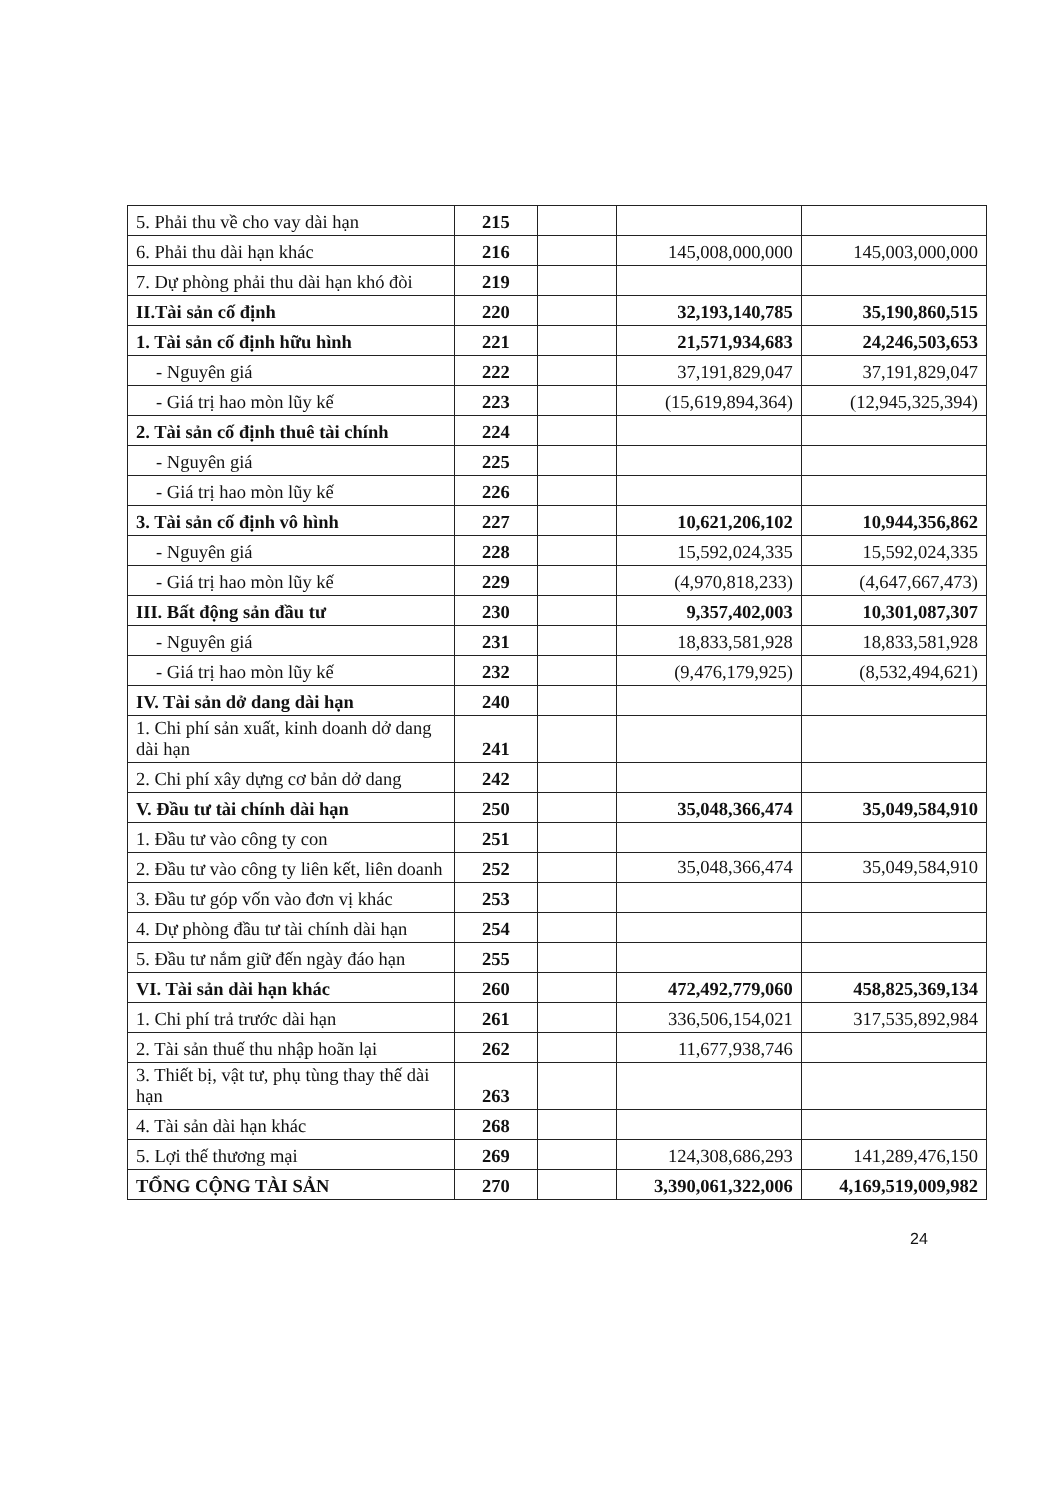| 5. Phải thu về cho vay dài hạn | 215 | | | |
| 6. Phải thu dài hạn khác | 216 | | 145,008,000,000 | 145,003,000,000 |
| 7. Dự phòng phải thu dài hạn khó đòi | 219 | | | |
| II.Tài sản cố định | 220 | | 32,193,140,785 | 35,190,860,515 |
| 1. Tài sản cố định hữu hình | 221 | | 21,571,934,683 | 24,246,503,653 |
| - Nguyên giá | 222 | | 37,191,829,047 | 37,191,829,047 |
| - Giá trị hao mòn lũy kế | 223 | | (15,619,894,364) | (12,945,325,394) |
| 2. Tài sản cố định thuê tài chính | 224 | | | |
| - Nguyên giá | 225 | | | |
| - Giá trị hao mòn lũy kế | 226 | | | |
| 3. Tài sản cố định vô hình | 227 | | 10,621,206,102 | 10,944,356,862 |
| - Nguyên giá | 228 | | 15,592,024,335 | 15,592,024,335 |
| - Giá trị hao mòn lũy kế | 229 | | (4,970,818,233) | (4,647,667,473) |
| III. Bất động sản đầu tư | 230 | | 9,357,402,003 | 10,301,087,307 |
| - Nguyên giá | 231 | | 18,833,581,928 | 18,833,581,928 |
| - Giá trị hao mòn lũy kế | 232 | | (9,476,179,925) | (8,532,494,621) |
| IV. Tài sản dở dang dài hạn | 240 | | | |
| 1. Chi phí sản xuất, kinh doanh dở dang dài hạn | 241 | | | |
| 2. Chi phí xây dựng cơ bản dở dang | 242 | | | |
| V. Đầu tư tài chính dài hạn | 250 | | 35,048,366,474 | 35,049,584,910 |
| 1. Đầu tư vào công ty con | 251 | | | |
| 2. Đầu tư vào công ty liên kết, liên doanh | 252 | | 35,048,366,474 | 35,049,584,910 |
| 3. Đầu tư góp vốn vào đơn vị khác | 253 | | | |
| 4. Dự phòng đầu tư tài chính dài hạn | 254 | | | |
| 5. Đầu tư nắm giữ đến ngày đáo hạn | 255 | | | |
| VI. Tài sản dài hạn khác | 260 | | 472,492,779,060 | 458,825,369,134 |
| 1. Chi phí trả trước dài hạn | 261 | | 336,506,154,021 | 317,535,892,984 |
| 2. Tài sản thuế thu nhập hoãn lại | 262 | | 11,677,938,746 | |
| 3. Thiết bị, vật tư, phụ tùng thay thế dài hạn | 263 | | | |
| 4. Tài sản dài hạn khác | 268 | | | |
| 5. Lợi thế thương mại | 269 | | 124,308,686,293 | 141,289,476,150 |
| TỔNG CỘNG TÀI SẢN | 270 | | 3,390,061,322,006 | 4,169,519,009,982 |
24